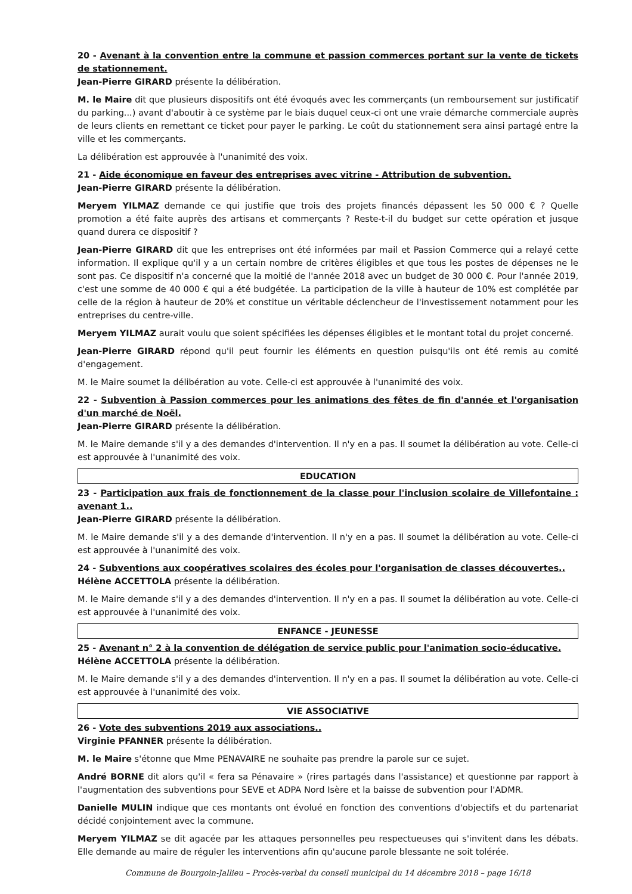20 - Avenant à la convention entre la commune et passion commerces portant sur la vente de tickets de stationnement.
Jean-Pierre GIRARD présente la délibération.
M. le Maire dit que plusieurs dispositifs ont été évoqués avec les commerçants (un remboursement sur justificatif du parking...) avant d'aboutir à ce système par le biais duquel ceux-ci ont une vraie démarche commerciale auprès de leurs clients en remettant ce ticket pour payer le parking. Le coût du stationnement sera ainsi partagé entre la ville et les commerçants.
La délibération est approuvée à l'unanimité des voix.
21 - Aide économique en faveur des entreprises avec vitrine - Attribution de subvention.
Jean-Pierre GIRARD présente la délibération.
Meryem YILMAZ demande ce qui justifie que trois des projets financés dépassent les 50 000 € ? Quelle promotion a été faite auprès des artisans et commerçants ? Reste-t-il du budget sur cette opération et jusque quand durera ce dispositif ?
Jean-Pierre GIRARD dit que les entreprises ont été informées par mail et Passion Commerce qui a relayé cette information. Il explique qu'il y a un certain nombre de critères éligibles et que tous les postes de dépenses ne le sont pas. Ce dispositif n'a concerné que la moitié de l'année 2018 avec un budget de 30 000 €. Pour l'année 2019, c'est une somme de 40 000 € qui a été budgétée. La participation de la ville à hauteur de 10% est complétée par celle de la région à hauteur de 20% et constitue un véritable déclencheur de l'investissement notamment pour les entreprises du centre-ville.
Meryem YILMAZ aurait voulu que soient spécifiées les dépenses éligibles et le montant total du projet concerné.
Jean-Pierre GIRARD répond qu'il peut fournir les éléments en question puisqu'ils ont été remis au comité d'engagement.
M. le Maire soumet la délibération au vote. Celle-ci est approuvée à l'unanimité des voix.
22 - Subvention à Passion commerces pour les animations des fêtes de fin d'année et l'organisation d'un marché de Noël.
Jean-Pierre GIRARD présente la délibération.
M. le Maire demande s'il y a des demandes d'intervention. Il n'y en a pas. Il soumet la délibération au vote. Celle-ci est approuvée à l'unanimité des voix.
EDUCATION
23 - Participation aux frais de fonctionnement de la classe pour l'inclusion scolaire de Villefontaine : avenant 1..
Jean-Pierre GIRARD présente la délibération.
M. le Maire demande s'il y a des demande d'intervention. Il n'y en a pas. Il soumet la délibération au vote. Celle-ci est approuvée à l'unanimité des voix.
24 - Subventions aux coopératives scolaires des écoles pour l'organisation de classes découvertes..
Hélène ACCETTOLA présente la délibération.
M. le Maire demande s'il y a des demandes d'intervention. Il n'y en a pas. Il soumet la délibération au vote. Celle-ci est approuvée à l'unanimité des voix.
ENFANCE - JEUNESSE
25 - Avenant n° 2 à la convention de délégation de service public pour l'animation socio-éducative.
Hélène ACCETTOLA présente la délibération.
M. le Maire demande s'il y a des demandes d'intervention. Il n'y en a pas. Il soumet la délibération au vote. Celle-ci est approuvée à l'unanimité des voix.
VIE ASSOCIATIVE
26 - Vote des subventions 2019 aux associations..
Virginie PFANNER présente la délibération.
M. le Maire s'étonne que Mme PENAVAIRE ne souhaite pas prendre la parole sur ce sujet.
André BORNE dit alors qu'il « fera sa Pénavaire » (rires partagés dans l'assistance) et questionne par rapport à l'augmentation des subventions pour SEVE et ADPA Nord Isère et la baisse de subvention pour l'ADMR.
Danielle MULIN indique que ces montants ont évolué en fonction des conventions d'objectifs et du partenariat décidé conjointement avec la commune.
Meryem YILMAZ se dit agacée par les attaques personnelles peu respectueuses qui s'invitent dans les débats. Elle demande au maire de réguler les interventions afin qu'aucune parole blessante ne soit tolérée.
Commune de Bourgoin-Jallieu – Procès-verbal du conseil municipal du 14 décembre 2018 – page 16/18